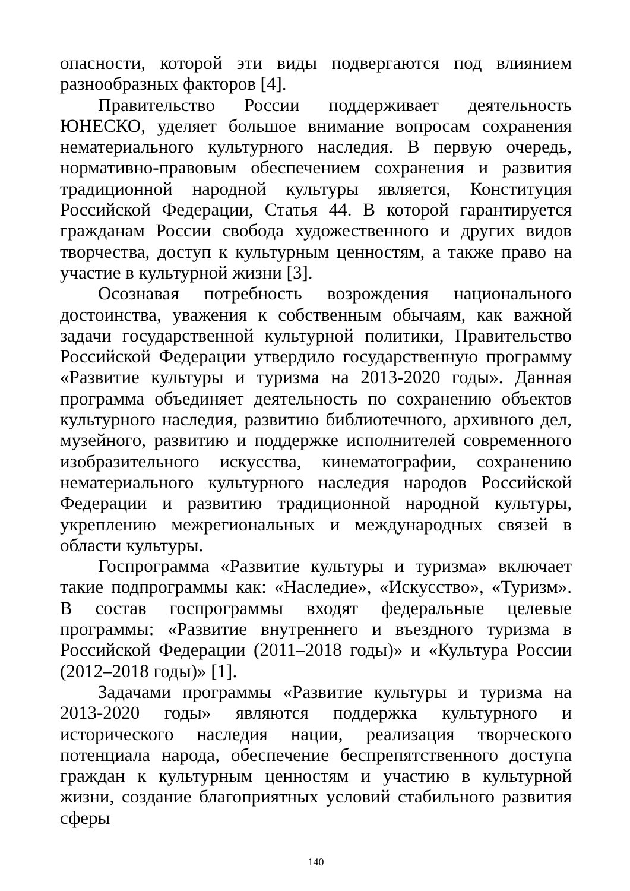опасности, которой эти виды подвергаются под влиянием разнообразных факторов [4].
Правительство России поддерживает деятельность ЮНЕСКО, уделяет большое внимание вопросам сохранения нематериального культурного наследия. В первую очередь, нормативно-правовым обеспечением сохранения и развития традиционной народной культуры является, Конституция Российской Федерации, Статья 44. В которой гарантируется гражданам России свобода художественного и других видов творчества, доступ к культурным ценностям, а также право на участие в культурной жизни [3].
Осознавая потребность возрождения национального достоинства, уважения к собственным обычаям, как важной задачи государственной культурной политики, Правительство Российской Федерации утвердило государственную программу «Развитие культуры и туризма на 2013-2020 годы». Данная программа объединяет деятельность по сохранению объектов культурного наследия, развитию библиотечного, архивного дел, музейного, развитию и поддержке исполнителей современного изобразительного искусства, кинематографии, сохранению нематериального культурного наследия народов Российской Федерации и развитию традиционной народной культуры, укреплению межрегиональных и международных связей в области культуры.
Госпрограмма «Развитие культуры и туризма» включает такие подпрограммы как: «Наследие», «Искусство», «Туризм». В состав госпрограммы входят федеральные целевые программы: «Развитие внутреннего и въездного туризма в Российской Федерации (2011–2018 годы)» и «Культура России (2012–2018 годы)» [1].
Задачами программы «Развитие культуры и туризма на 2013-2020 годы» являются поддержка культурного и исторического наследия нации, реализация творческого потенциала народа, обеспечение беспрепятственного доступа граждан к культурным ценностям и участию в культурной жизни, создание благоприятных условий стабильного развития сферы
140